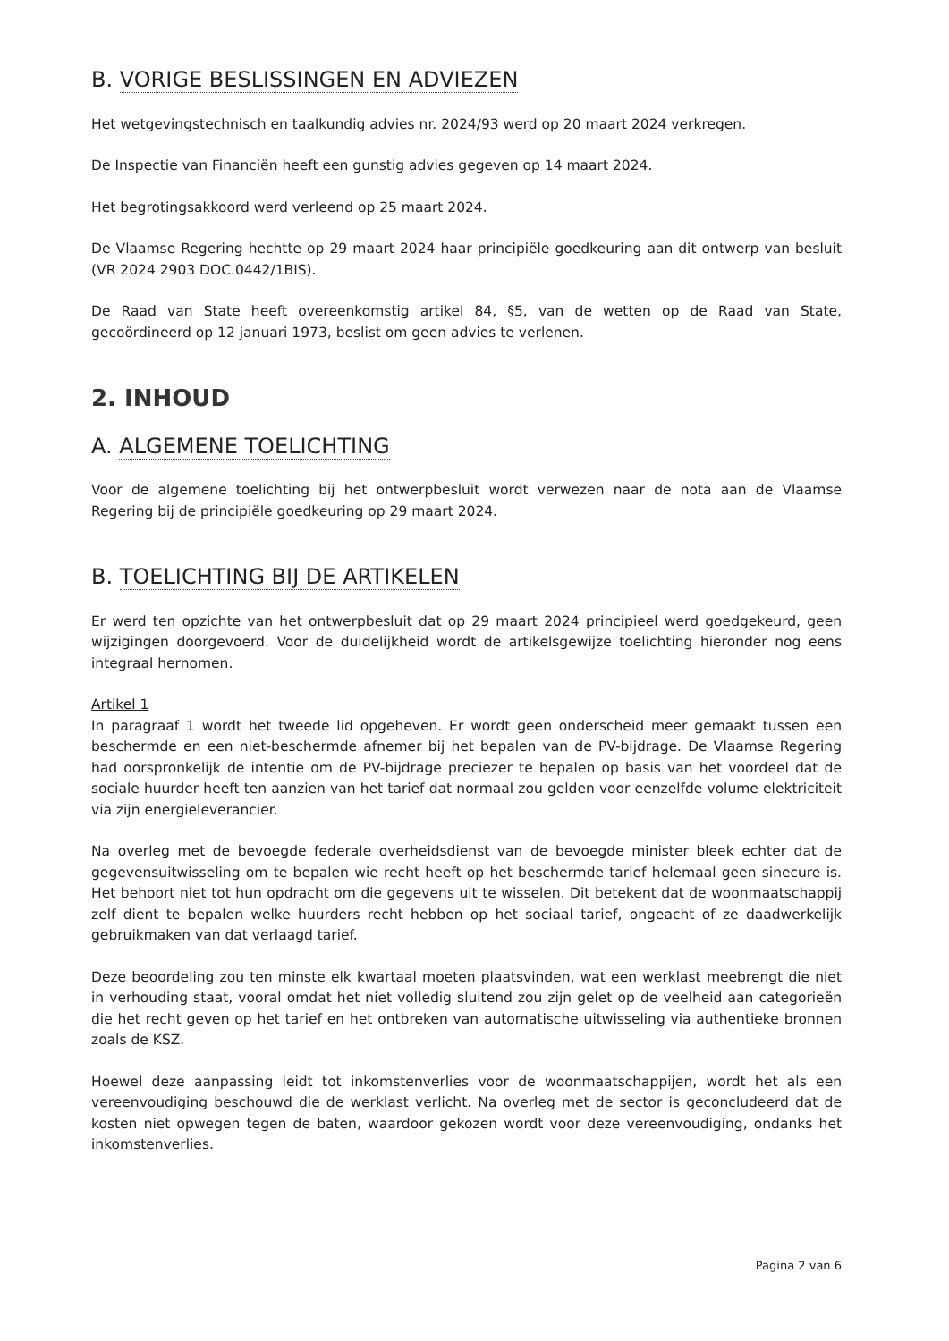B. VORIGE BESLISSINGEN EN ADVIEZEN
Het wetgevingstechnisch en taalkundig advies nr. 2024/93 werd op 20 maart 2024 verkregen.
De Inspectie van Financiën heeft een gunstig advies gegeven op 14 maart 2024.
Het begrotingsakkoord werd verleend op 25 maart 2024.
De Vlaamse Regering hechtte op 29 maart 2024 haar principiële goedkeuring aan dit ontwerp van besluit (VR 2024 2903 DOC.0442/1BIS).
De Raad van State heeft overeenkomstig artikel 84, §5, van de wetten op de Raad van State, gecoördineerd op 12 januari 1973, beslist om geen advies te verlenen.
2. INHOUD
A. ALGEMENE TOELICHTING
Voor de algemene toelichting bij het ontwerpbesluit wordt verwezen naar de nota aan de Vlaamse Regering bij de principiële goedkeuring op 29 maart 2024.
B. TOELICHTING BIJ DE ARTIKELEN
Er werd ten opzichte van het ontwerpbesluit dat op 29 maart 2024 principieel werd goedgekeurd, geen wijzigingen doorgevoerd. Voor de duidelijkheid wordt de artikelsgewijze toelichting hieronder nog eens integraal hernomen.
Artikel 1
In paragraaf 1 wordt het tweede lid opgeheven. Er wordt geen onderscheid meer gemaakt tussen een beschermde en een niet-beschermde afnemer bij het bepalen van de PV-bijdrage. De Vlaamse Regering had oorspronkelijk de intentie om de PV-bijdrage preciezer te bepalen op basis van het voordeel dat de sociale huurder heeft ten aanzien van het tarief dat normaal zou gelden voor eenzelfde volume elektriciteit via zijn energieleverancier.
Na overleg met de bevoegde federale overheidsdienst van de bevoegde minister bleek echter dat de gegevensuitwisseling om te bepalen wie recht heeft op het beschermde tarief helemaal geen sinecure is. Het behoort niet tot hun opdracht om die gegevens uit te wisselen. Dit betekent dat de woonmaatschappij zelf dient te bepalen welke huurders recht hebben op het sociaal tarief, ongeacht of ze daadwerkelijk gebruikmaken van dat verlaagd tarief.
Deze beoordeling zou ten minste elk kwartaal moeten plaatsvinden, wat een werklast meebrengt die niet in verhouding staat, vooral omdat het niet volledig sluitend zou zijn gelet op de veelheid aan categorieën die het recht geven op het tarief en het ontbreken van automatische uitwisseling via authentieke bronnen zoals de KSZ.
Hoewel deze aanpassing leidt tot inkomstenverlies voor de woonmaatschappijen, wordt het als een vereenvoudiging beschouwd die de werklast verlicht. Na overleg met de sector is geconcludeerd dat de kosten niet opwegen tegen de baten, waardoor gekozen wordt voor deze vereenvoudiging, ondanks het inkomstenverlies.
Pagina 2 van 6